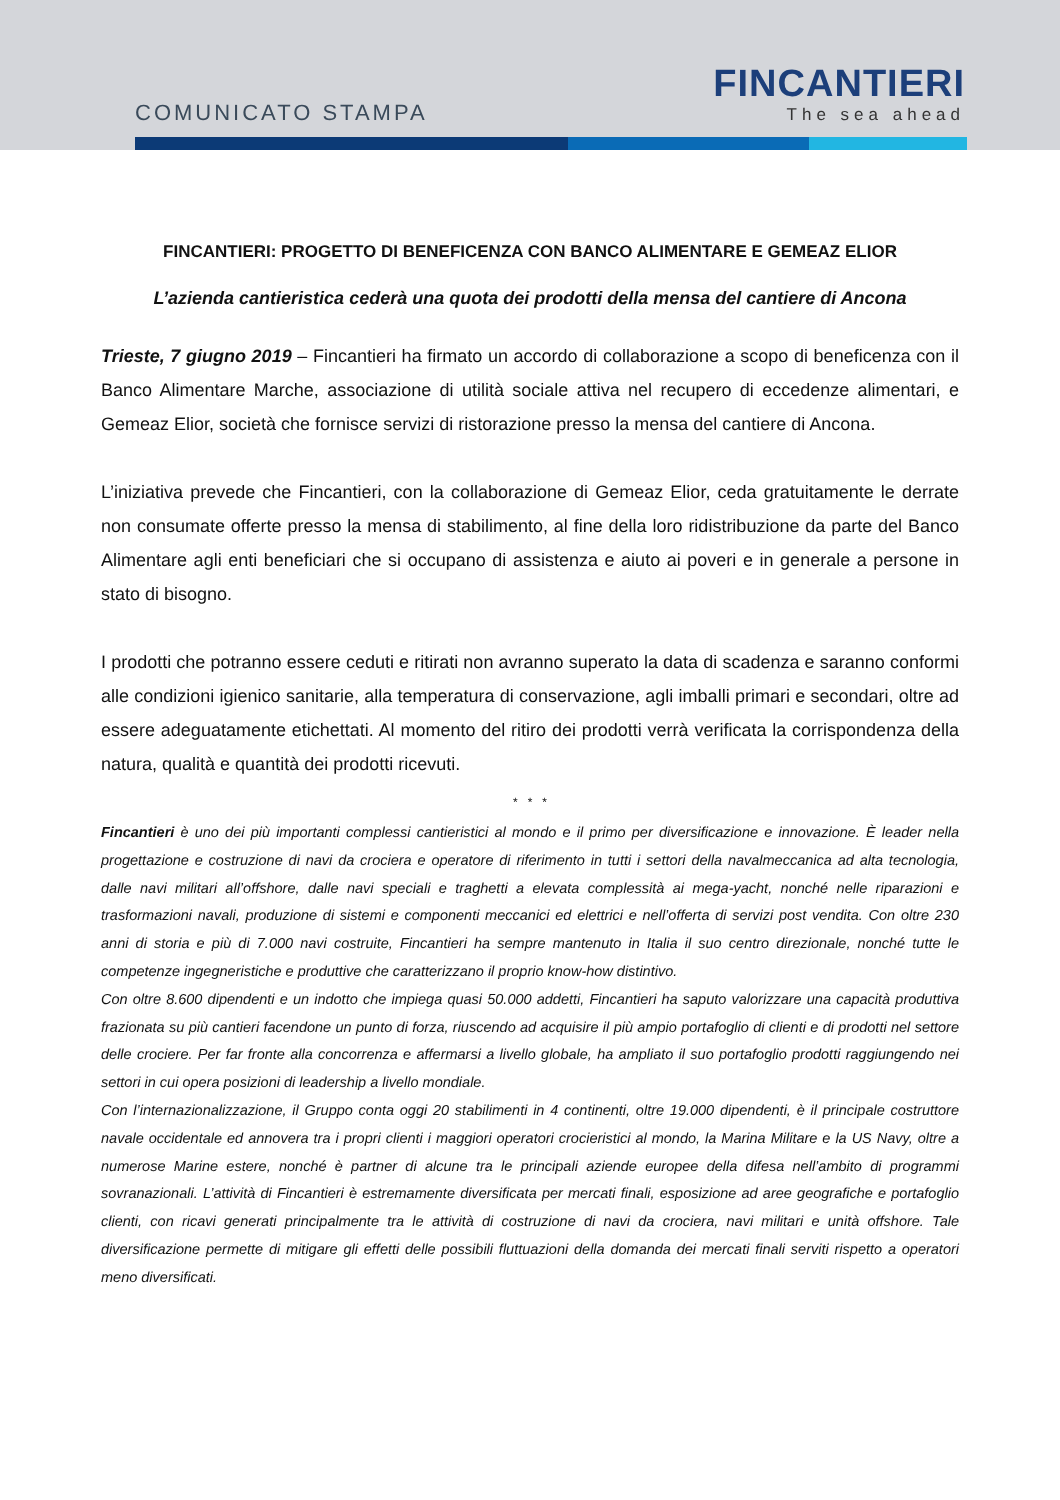COMUNICATO STAMPA
FINCANTIERI
The sea ahead
FINCANTIERI: PROGETTO DI BENEFICENZA CON BANCO ALIMENTARE E GEMEAZ ELIOR
L’azienda cantieristica cederà una quota dei prodotti della mensa del cantiere di Ancona
Trieste, 7 giugno 2019 – Fincantieri ha firmato un accordo di collaborazione a scopo di beneficenza con il Banco Alimentare Marche, associazione di utilità sociale attiva nel recupero di eccedenze alimentari, e Gemeaz Elior, società che fornisce servizi di ristorazione presso la mensa del cantiere di Ancona.
L’iniziativa prevede che Fincantieri, con la collaborazione di Gemeaz Elior, ceda gratuitamente le derrate non consumate offerte presso la mensa di stabilimento, al fine della loro ridistribuzione da parte del Banco Alimentare agli enti beneficiari che si occupano di assistenza e aiuto ai poveri e in generale a persone in stato di bisogno.
I prodotti che potranno essere ceduti e ritirati non avranno superato la data di scadenza e saranno conformi alle condizioni igienico sanitarie, alla temperatura di conservazione, agli imballi primari e secondari, oltre ad essere adeguatamente etichettati. Al momento del ritiro dei prodotti verrà verificata la corrispondenza della natura, qualità e quantità dei prodotti ricevuti.
* * *
Fincantieri è uno dei più importanti complessi cantieristici al mondo e il primo per diversificazione e innovazione. È leader nella progettazione e costruzione di navi da crociera e operatore di riferimento in tutti i settori della navalmeccanica ad alta tecnologia, dalle navi militari all’offshore, dalle navi speciali e traghetti a elevata complessità ai mega-yacht, nonché nelle riparazioni e trasformazioni navali, produzione di sistemi e componenti meccanici ed elettrici e nell’offerta di servizi post vendita. Con oltre 230 anni di storia e più di 7.000 navi costruite, Fincantieri ha sempre mantenuto in Italia il suo centro direzionale, nonché tutte le competenze ingegneristiche e produttive che caratterizzano il proprio know-how distintivo.
Con oltre 8.600 dipendenti e un indotto che impiega quasi 50.000 addetti, Fincantieri ha saputo valorizzare una capacità produttiva frazionata su più cantieri facendone un punto di forza, riuscendo ad acquisire il più ampio portafoglio di clienti e di prodotti nel settore delle crociere. Per far fronte alla concorrenza e affermarsi a livello globale, ha ampliato il suo portafoglio prodotti raggiungendo nei settori in cui opera posizioni di leadership a livello mondiale.
Con l’internazionalizzazione, il Gruppo conta oggi 20 stabilimenti in 4 continenti, oltre 19.000 dipendenti, è il principale costruttore navale occidentale ed annovera tra i propri clienti i maggiori operatori crocieristici al mondo, la Marina Militare e la US Navy, oltre a numerose Marine estere, nonché è partner di alcune tra le principali aziende europee della difesa nell’ambito di programmi sovranazionali. L’attività di Fincantieri è estremamente diversificata per mercati finali, esposizione ad aree geografiche e portafoglio clienti, con ricavi generati principalmente tra le attività di costruzione di navi da crociera, navi militari e unità offshore. Tale diversificazione permette di mitigare gli effetti delle possibili fluttuazioni della domanda dei mercati finali serviti rispetto a operatori meno diversificati.